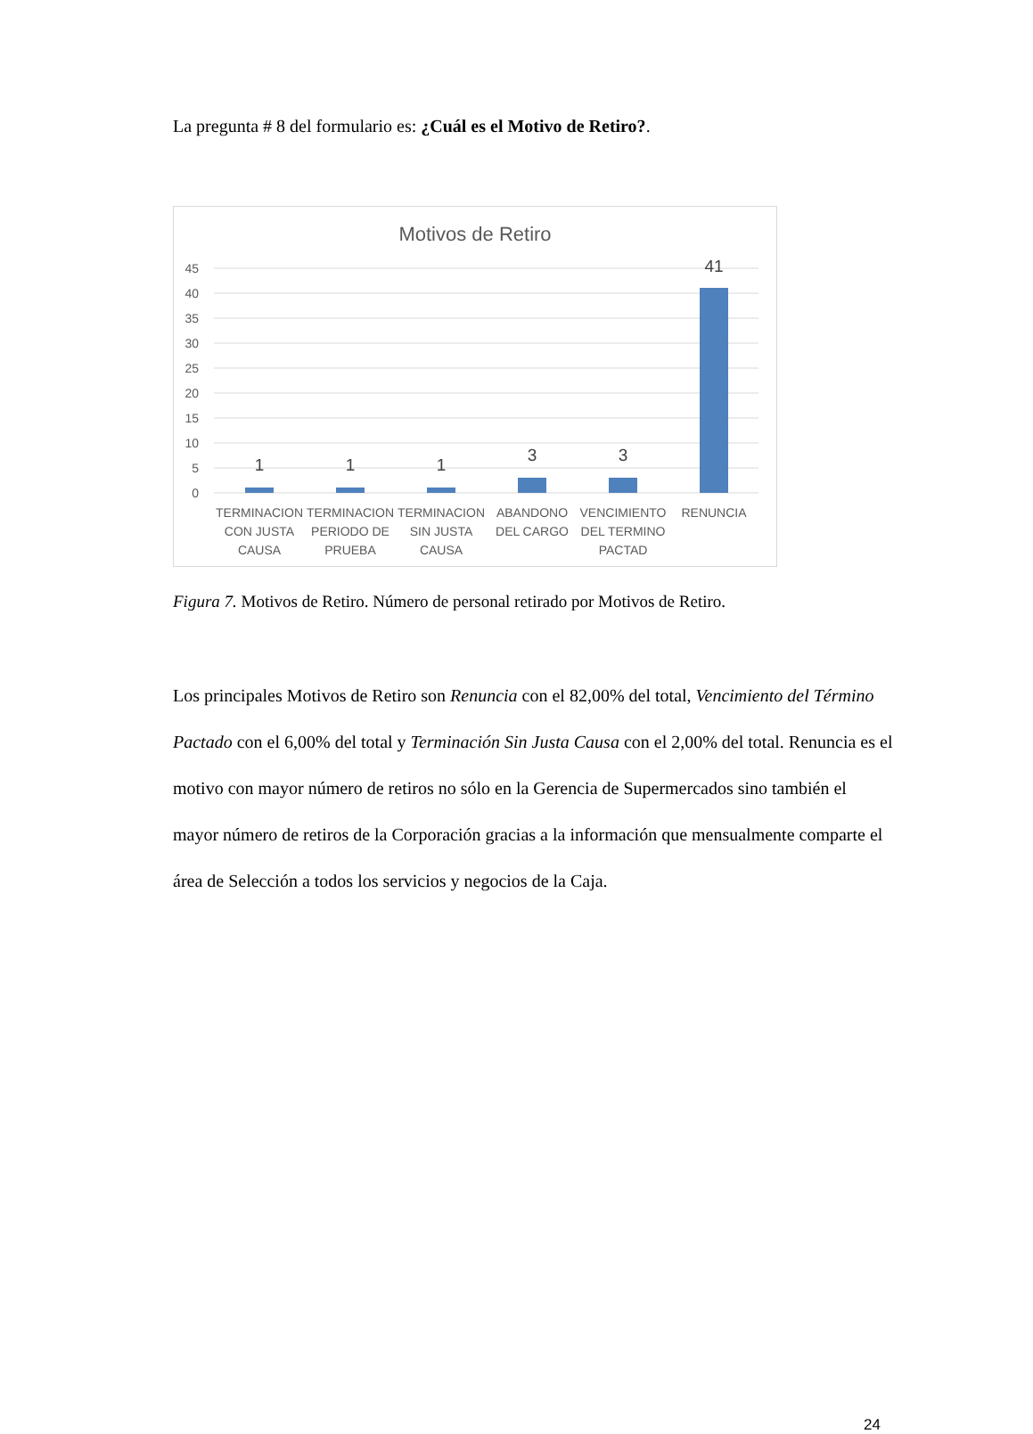La pregunta # 8 del formulario es: ¿Cuál es el Motivo de Retiro?.
Motivos de Retiro
45
40
35
30
25
20
15
10
5
0
1
1
1
3
3
41
TERMINACION
CON JUSTA
CAUSA
TERMINACION
PERIODO DE
PRUEBA
TERMINACION
SIN JUSTA
CAUSA
ABANDONO
DEL CARGO
VENCIMIENTO
DEL TERMINO
PACTAD
RENUNCIA
Figura 7. Motivos de Retiro. Número de personal retirado por Motivos de Retiro.
Los principales Motivos de Retiro son Renuncia con el 82,00% del total, Vencimiento del Término Pactado con el 6,00% del total y Terminación Sin Justa Causa con el 2,00% del total. Renuncia es el motivo con mayor número de retiros no sólo en la Gerencia de Supermercados sino también el mayor número de retiros de la Corporación gracias a la información que mensualmente comparte el área de Selección a todos los servicios y negocios de la Caja.
24